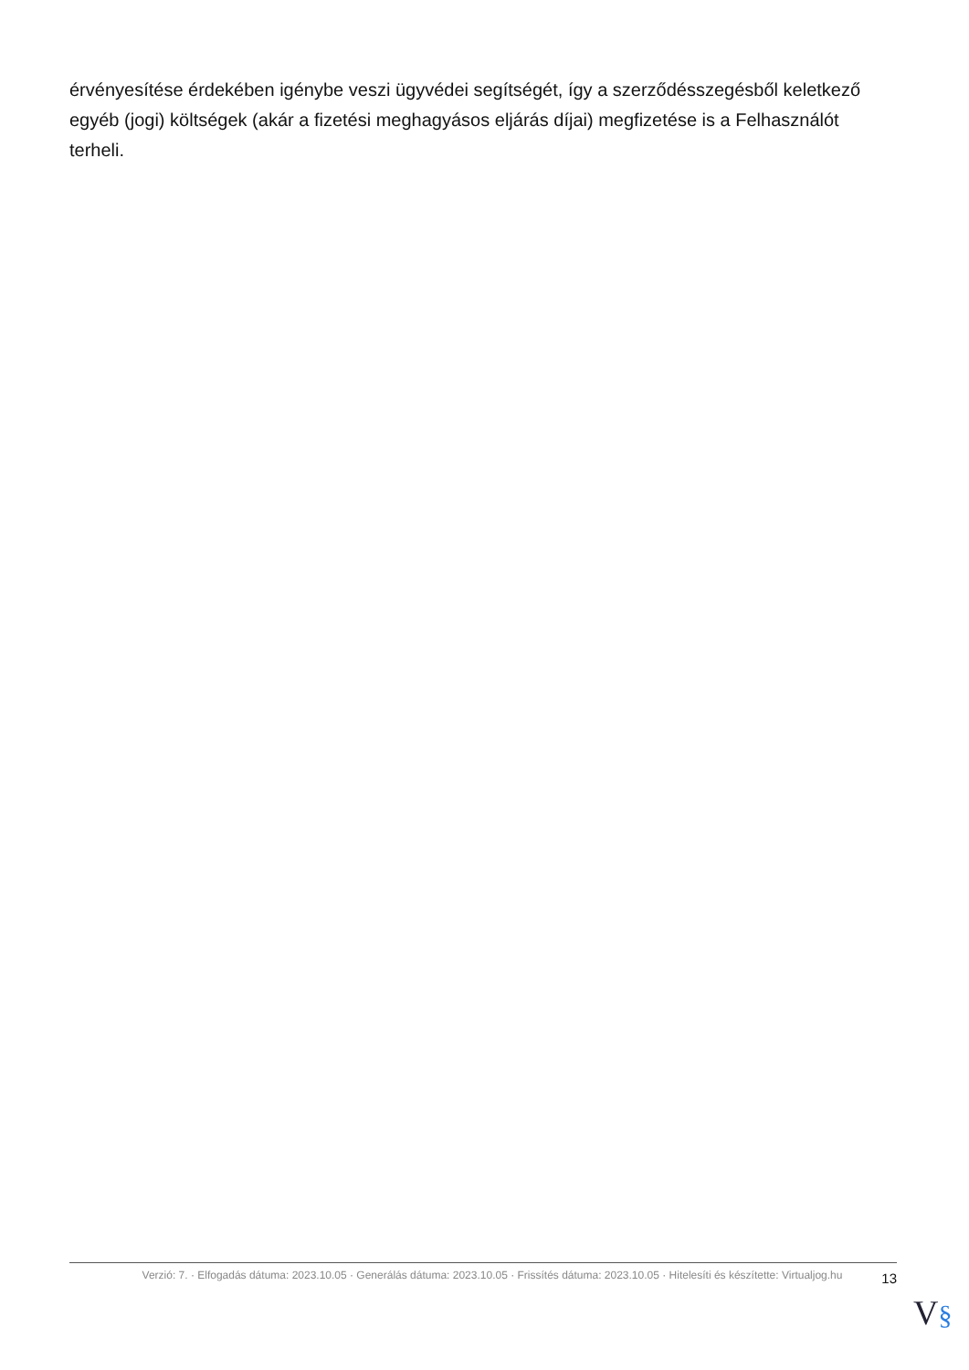érvényesítése érdekében igénybe veszi ügyvédei segítségét, így a szerződésszegésből keletkező egyéb (jogi) költségek (akár a fizetési meghagyásos eljárás díjai) megfizetése is a Felhasználót terheli.
Verzió: 7. · Elfogadás dátuma: 2023.10.05 · Generálás dátuma: 2023.10.05 · Frissítés dátuma: 2023.10.05 · Hitelesíti és készítette: Virtualjog.hu
13
V§